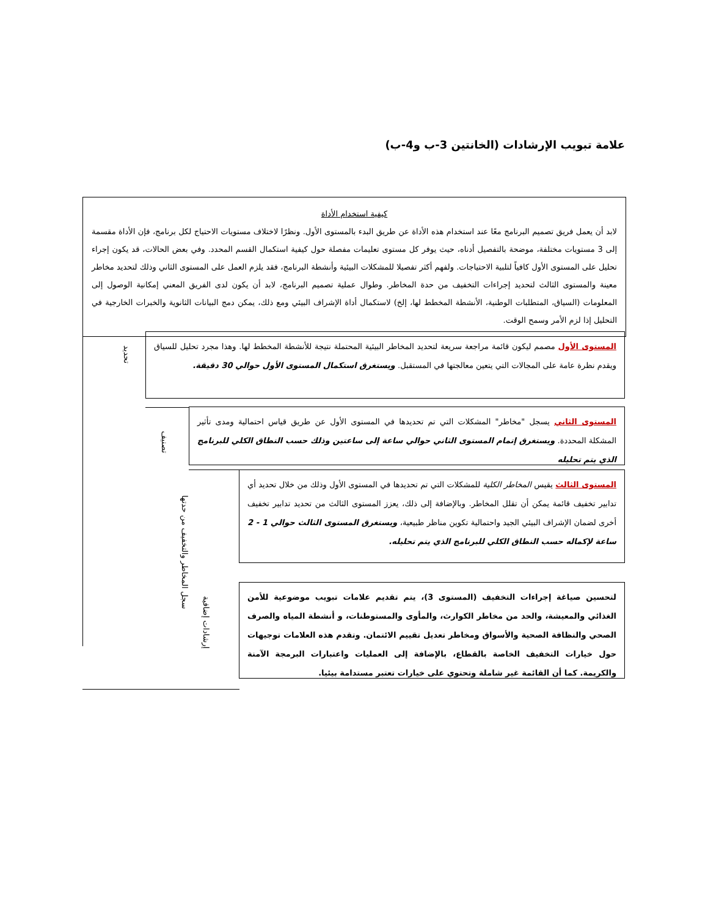علامة تبويب الإرشادات (الخانتين 3-ب و4-ب)
كيفية استخدام الأداة
لابد أن يعمل فريق تصميم البرنامج معًا عند استخدام هذه الأداة عن طريق البدء بالمستوى الأول. ونظرًا لاختلاف مستويات الاحتياج لكل برنامج، فإن الأداة مقسمة إلى 3 مستويات مختلفة، موضحة بالتفصيل أدناه، حيث يوفر كل مستوى تعليمات مفصلة حول كيفية استكمال القسم المحدد. وفي بعض الحالات، قد يكون إجراء تحليل على المستوى الأول كافياً لتلبية الاحتياجات. ولفهم أكثر تفصيلا للمشكلات البيئية وأنشطة البرنامج، فقد يلزم العمل على المستوى الثاني وذلك لتحديد مخاطر معينة والمستوى الثالث لتحديد إجراءات التخفيف من حدة المخاطر. وطوال عملية تصميم البرنامج، لابد أن يكون لدى الفريق المعني إمكانية الوصول إلى المعلومات (السياق، المتطلبات الوطنية، الأنشطة المخطط لها، إلخ) لاستكمال أداة الإشراف البيئي ومع ذلك، يمكن دمج البيانات الثانوية والخبرات الخارجية في التحليل إذا لزم الأمر وسمح الوقت.
تحديد
المستوى الأول مصمم ليكون قائمة مراجعة سريعة لتحديد المخاطر البيئية المحتملة نتيجة للأنشطة المخطط لها. وهذا مجرد تحليل للسياق ويقدم نظرة عامة على المجالات التي يتعين معالجتها في المستقبل. ويستغرق استكمال المستوى الأول حوالي 30 دقيقة.
تصنيف
المستوى الثاني يسجل "مخاطر" المشكلات التي تم تحديدها في المستوى الأول عن طريق قياس احتمالية ومدى تأثير المشكلة المحددة. ويستغرق إتمام المستوى الثاني حوالي ساعة إلى ساعتين وذلك حسب النطاق الكلي للبرنامج الذي يتم تحليله
سجل المخاطر والتخفيف من حدتها
المستوى الثالث يقيس المخاطر الكلية للمشكلات التي تم تحديدها في المستوى الأول وذلك من خلال تحديد أي تدابير تخفيف قائمة يمكن أن تقلل المخاطر. وبالإضافة إلى ذلك، يعزز المستوى الثالث من تحديد تدابير تخفيف أخرى لضمان الإشراف البيئي الجيد واحتمالية تكوين مناظر طبيعية، ويستغرق المستوى الثالث حوالي 1 - 2 ساعة لإكماله حسب النطاق الكلي للبرنامج الذي يتم تحليله.
إرشادات إضافية
لتحسين صياغة إجراءات التخفيف (المستوى 3)، يتم تقديم علامات تبويب موضوعية للأمن الغذائي والمعيشة، والحد من مخاطر الكوارث، والمأوى والمستوطنات، و أنشطة المياه والصرف الصحي والنظافة الصحية والأسواق ومخاطر تعديل تقييم الائتمان. وتقدم هذه العلامات توجيهات حول خيارات التخفيف الخاصة بالقطاع، بالإضافة إلى العمليات واعتبارات البرمجة الآمنة والكريمة. كما أن القائمة غير شاملة وتحتوي على خيارات تعتبر مستدامة بيئيا.